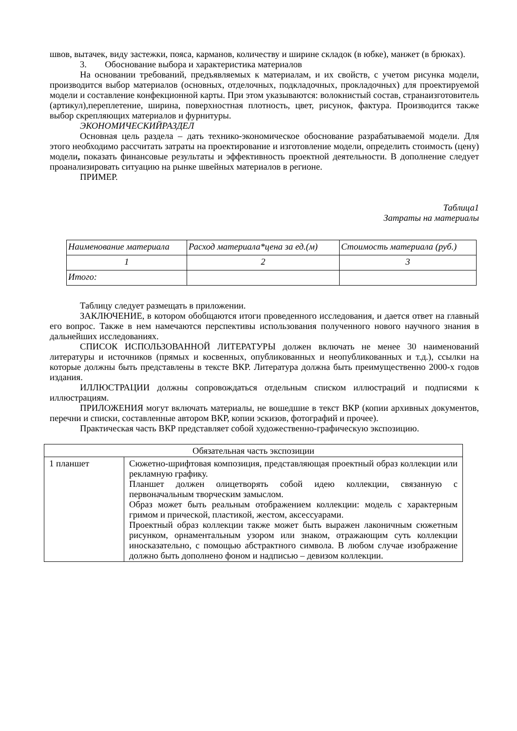швов, вытачек, виду застежки, пояса, карманов, количеству и ширине складок (в юбке), манжет (в брюках).
3. Обоснование выбора и характеристика материалов
На основании требований, предъявляемых к материалам, и их свойств, с учетом рисунка модели, производится выбор материалов (основных, отделочных, подкладочных, прокладочных) для проектируемой модели и составление конфекционной карты. При этом указываются: волокнистый состав, странаизготовитель (артикул),переплетение, ширина, поверхностная плотность, цвет, рисунок, фактура. Производится также выбор скрепляющих материалов и фурнитуры.
ЭКОНОМИЧЕСКИЙРАЗДЕЛ
Основная цель раздела – дать технико-экономическое обоснование разрабатываемой модели. Для этого необходимо рассчитать затраты на проектирование и изготовление модели, определить стоимость (цену) модели, показать финансовые результаты и эффективность проектной деятельности. В дополнение следует проанализировать ситуацию на рынке швейных материалов в регионе.
ПРИМЕР.
Таблица1
Затраты на материалы
| Наименование материала | Расход материала*цена за ед.(м) | Стоимость материала (руб.) |
| 1 | 2 | 3 |
| Итого: | | |
Таблицу следует размещать в приложении.
ЗАКЛЮЧЕНИЕ, в котором обобщаются итоги проведенного исследования, и дается ответ на главный его вопрос. Также в нем намечаются перспективы использования полученного нового научного знания в дальнейших исследованиях.
СПИСОК ИСПОЛЬЗОВАННОЙ ЛИТЕРАТУРЫ должен включать не менее 30 наименований литературы и источников (прямых и косвенных, опубликованных и неопубликованных и т.д.), ссылки на которые должны быть представлены в тексте ВКР. Литература должна быть преимущественно 2000-х годов издания.
ИЛЛЮСТРАЦИИ должны сопровождаться отдельным списком иллюстраций и подписями к иллюстрациям.
ПРИЛОЖЕНИЯ могут включать материалы, не вошедшие в текст ВКР (копии архивных документов, перечни и списки, составленные автором ВКР, копии эскизов, фотографий и прочее).
Практическая часть ВКР представляет собой художественно-графическую экспозицию.
| Обязательная часть экспозиции | |
| 1 планшет | Сюжетно-шрифтовая композиция, представляющая проектный образ коллекции или рекламную графику. Планшет должен олицетворять собой идею коллекции, связанную с первоначальным творческим замыслом. Образ может быть реальным отображением коллекции: модель с характерным гримом и прической, пластикой, жестом, аксессуарами. Проектный образ коллекции также может быть выражен лаконичным сюжетным рисунком, орнаментальным узором или знаком, отражающим суть коллекции иносказательно, с помощью абстрактного символа. В любом случае изображение должно быть дополнено фоном и надписью – девизом коллекции. |